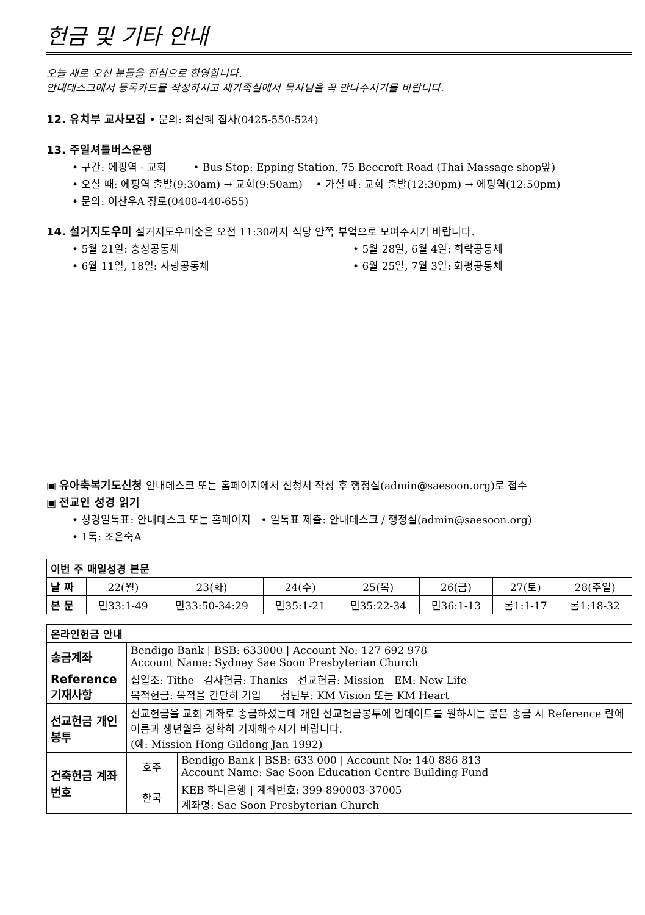헌금 및 기타 안내
오늘 새로 오신 분들을 진심으로 환영합니다.
안내데스크에서 등록카드를 작성하시고 새가족실에서 목사님을 꼭 만나주시기를 바랍니다.
12. 유치부 교사모집 • 문의: 최신혜 집사(0425-550-524)
13. 주일셔틀버스운행
• 구간: 에핑역 - 교회 • Bus Stop: Epping Station, 75 Beecroft Road (Thai Massage shop앞)
• 오실 때: 에핑역 출발(9:30am) → 교회(9:50am) • 가실 때: 교회 출발(12:30pm) → 에핑역(12:50pm)
• 문의: 이찬우A 장로(0408-440-655)
14. 설거지도우미 설거지도우미순은 오전 11:30까지 식당 안쪽 부엌으로 모여주시기 바랍니다.
• 5월 21일: 충성공동체 • 5월 28일, 6월 4일: 희락공동체
• 6월 11일, 18일: 사랑공동체 • 6월 25일, 7월 3일: 화평공동체
▣ 유아축복기도신청 안내데스크 또는 홈페이지에서 신청서 작성 후 행정실(admin@saesoon.org)로 접수
▣ 전교인 성경 읽기
• 성경일독표: 안내데스크 또는 홈페이지 • 일독표 제출: 안내데스크 / 행정실(admin@saesoon.org)
• 1독: 조은숙A
| 이번 주 매일성경 본문 | | | | | | | |
| --- | --- | --- | --- | --- | --- | --- | --- |
| 날 짜 | 22(월) | 23(화) | 24(수) | 25(목) | 26(금) | 27(토) | 28(주일) |
| 본 문 | 민33:1-49 | 민33:50-34:29 | 민35:1-21 | 민35:22-34 | 민36:1-13 | 롬1:1-17 | 롬1:18-32 |
| 온라인헌금 안내 | | |
| --- | --- | --- |
| 송금계좌 | Bendigo Bank / BSB: 633000 / Account No: 127 692 978 Account Name: Sydney Sae Soon Presbyterian Church | |
| Reference 기재사항 | 십일조: Tithe 감사헌금: Thanks 선교헌금: Mission EM: New Life 목적헌금: 목적을 간단히 기입 청년부: KM Vision 또는 KM Heart | |
| 선교헌금 개인봉투 | 선교헌금을 교회 계좌로 송금하셨는데 개인 선교헌금봉투에 업데이트를 원하시는 분은 송금 시 Reference 란에 이름과 생년월을 정확히 기재해주시기 바랍니다. (예: Mission Hong Gildong Jan 1992) | |
| 건축헌금 계좌번호 | 호주 | Bendigo Bank / BSB: 633 000 / Account No: 140 886 813 Account Name: Sae Soon Education Centre Building Fund |
| | 한국 | KEB 하나은행 / 계좌번호: 399-890003-37005 계좌명: Sae Soon Presbyterian Church |